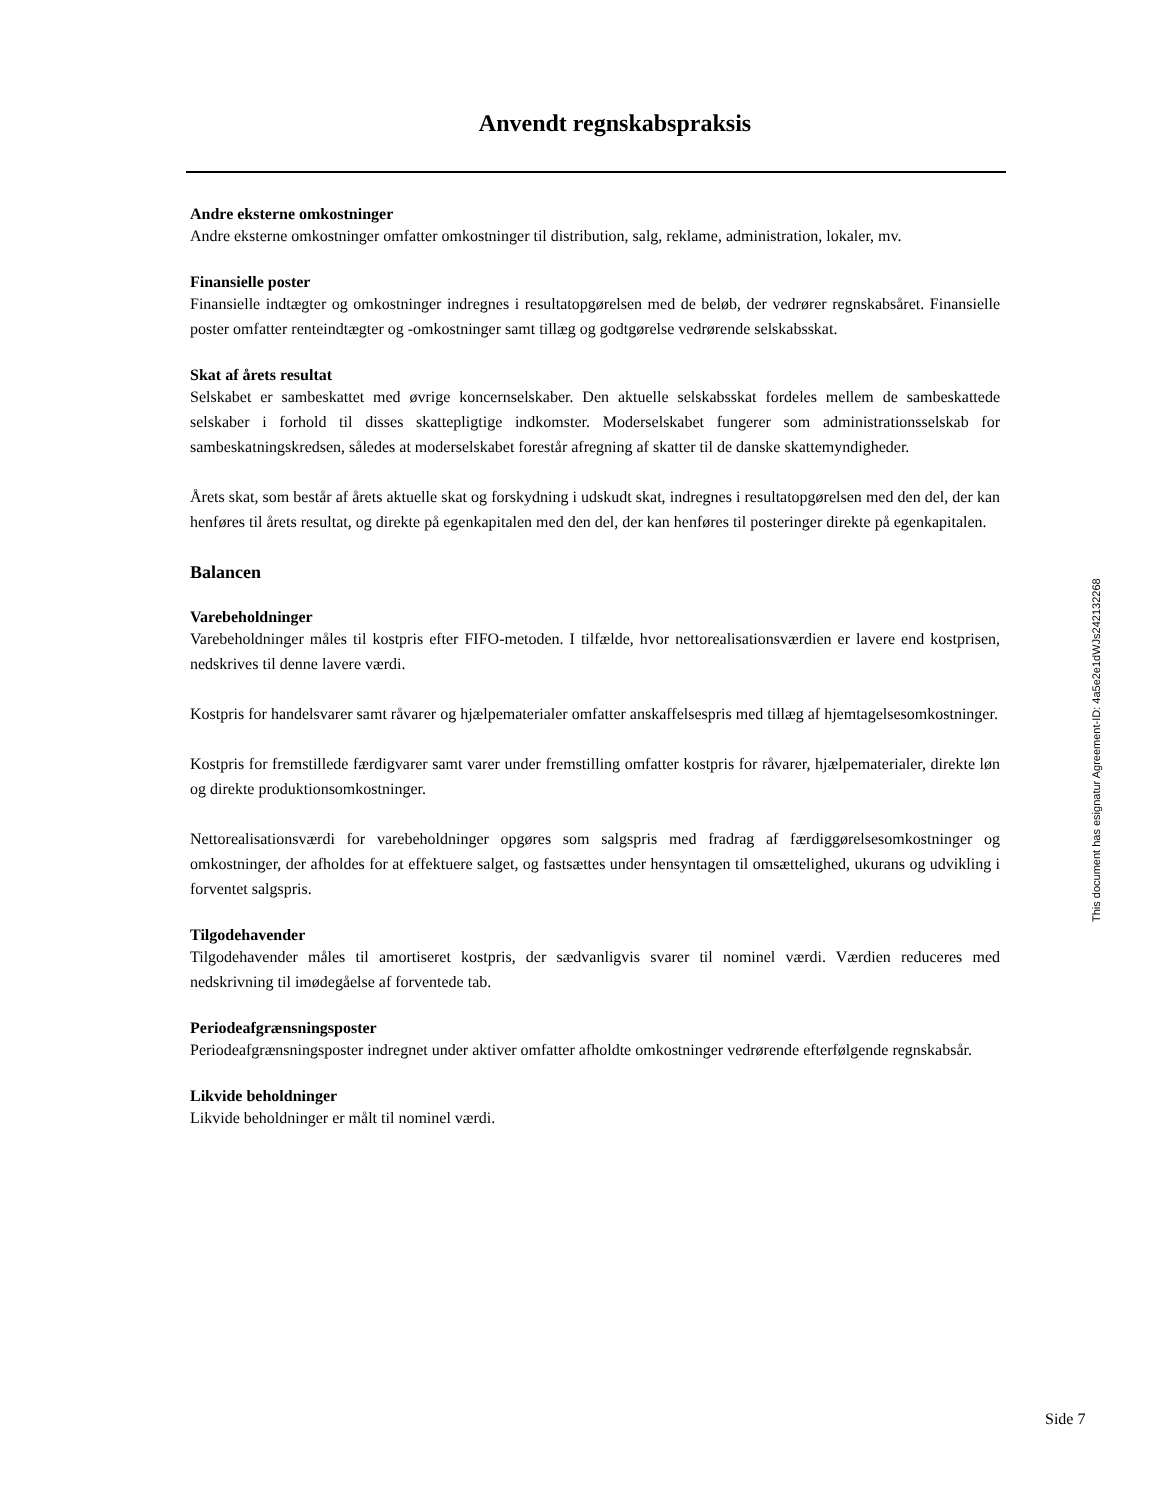Anvendt regnskabspraksis
Andre eksterne omkostninger
Andre eksterne omkostninger omfatter omkostninger til distribution, salg, reklame, administration, lokaler, mv.
Finansielle poster
Finansielle indtægter og omkostninger indregnes i resultatopgørelsen med de beløb, der vedrører regnskabsåret. Finansielle poster omfatter renteindtægter og -omkostninger samt tillæg og godtgørelse vedrørende selskabsskat.
Skat af årets resultat
Selskabet er sambeskattet med øvrige koncernselskaber. Den aktuelle selskabsskat fordeles mellem de sambeskattede selskaber i forhold til disses skattepligtige indkomster. Moderselskabet fungerer som administrationsselskab for sambeskatningskredsen, således at moderselskabet forestår afregning af skatter til de danske skattemyndigheder.
Årets skat, som består af årets aktuelle skat og forskydning i udskudt skat, indregnes i resultatopgørelsen med den del, der kan henføres til årets resultat, og direkte på egenkapitalen med den del, der kan henføres til posteringer direkte på egenkapitalen.
Balancen
Varebeholdninger
Varebeholdninger måles til kostpris efter FIFO-metoden. I tilfælde, hvor nettorealisationsværdien er lavere end kostprisen, nedskrives til denne lavere værdi.
Kostpris for handelsvarer samt råvarer og hjælpematerialer omfatter anskaffelsespris med tillæg af hjemtagelsesomkostninger.
Kostpris for fremstillede færdigvarer samt varer under fremstilling omfatter kostpris for råvarer, hjælpematerialer, direkte løn og direkte produktionsomkostninger.
Nettorealisationsværdi for varebeholdninger opgøres som salgspris med fradrag af færdiggørelsesomkostninger og omkostninger, der afholdes for at effektuere salget, og fastsættes under hensyntagen til omsættelighed, ukurans og udvikling i forventet salgspris.
Tilgodehavender
Tilgodehavender måles til amortiseret kostpris, der sædvanligvis svarer til nominel værdi. Værdien reduceres med nedskrivning til imødegåelse af forventede tab.
Periodeafgrænsningsposter
Periodeafgrænsningsposter indregnet under aktiver omfatter afholdte omkostninger vedrørende efterfølgende regnskabsår.
Likvide beholdninger
Likvide beholdninger er målt til nominel værdi.
This document has esignatur Agreement-ID: 4a5e2e1dWJs242132268
Side 7